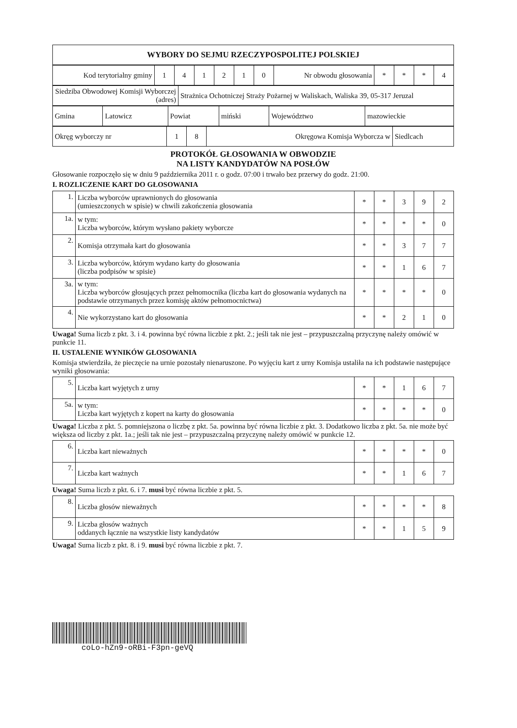| WYBORY DO SEJMU RZECZYPOSPOLITEJ POLSKIEJ |
| Kod terytorialny gminy | 1 | 4 | 1 | 2 | 1 | 0 | Nr obwodu głosowania | * | * | * | 4 |
| Siedziba Obwodowej Komisji Wyborczej (adres) | Strażnica Ochotniczej Straży Pożarnej w Waliskach, Waliska 39, 05-317 Jeruzal |
| Gmina | Latowicz | Powiat | miński | Województwo | mazowieckie |
| Okręg wyborczy nr | 1 | 8 | Okręgowa Komisja Wyborcza w | Siedlcach |
PROTOKÓŁ GŁOSOWANIA W OBWODZIE
NA LISTY KANDYDATÓW NA POSŁÓW
Głosowanie rozpoczęło się w dniu 9 października 2011 r. o godz. 07:00 i trwało bez przerwy do godz. 21:00.
I. ROZLICZENIE KART DO GŁOSOWANIA
| 1. | Liczba wyborców uprawnionych do głosowania (umieszczonych w spisie) w chwili zakończenia głosowania | * | * | 3 | 9 | 2 |
| 1a. | w tym: Liczba wyborców, którym wysłano pakiety wyborcze | * | * | * | * | 0 |
| 2. | Komisja otrzymała kart do głosowania | * | * | 3 | 7 | 7 |
| 3. | Liczba wyborców, którym wydano karty do głosowania (liczba podpisów w spisie) | * | * | 1 | 6 | 7 |
| 3a. | w tym: Liczba wyborców głosujących przez pełnomocnika (liczba kart do głosowania wydanych na podstawie otrzymanych przez komisję aktów pełnomocnictwa) | * | * | * | * | 0 |
| 4. | Nie wykorzystano kart do głosowania | * | * | 2 | 1 | 0 |
Uwaga! Suma liczb z pkt. 3. i 4. powinna być równa liczbie z pkt. 2.; jeśli tak nie jest – przypuszczalną przyczynę należy omówić w punkcie 11.
II. USTALENIE WYNIKÓW GŁOSOWANIA
Komisja stwierdziła, że pieczęcie na urnie pozostały nienaruszone. Po wyjęciu kart z urny Komisja ustaliła na ich podstawie następujące wyniki głosowania:
| 5. | Liczba kart wyjętych z urny | * | * | 1 | 6 | 7 |
| 5a. | w tym: Liczba kart wyjętych z kopert na karty do głosowania | * | * | * | * | 0 |
Uwaga! Liczba z pkt. 5. pomniejszona o liczbę z pkt. 5a. powinna być równa liczbie z pkt. 3. Dodatkowo liczba z pkt. 5a. nie może być większa od liczby z pkt. 1a.; jeśli tak nie jest – przypuszczalną przyczynę należy omówić w punkcie 12.
| 6. | Liczba kart nieważnych | * | * | * | * | 0 |
| 7. | Liczba kart ważnych | * | * | 1 | 6 | 7 |
Uwaga! Suma liczb z pkt. 6. i 7. musi być równa liczbie z pkt. 5.
| 8. | Liczba głosów nieważnych | * | * | * | * | 8 |
| 9. | Liczba głosów ważnych oddanych łącznie na wszystkie listy kandydatów | * | * | 1 | 5 | 9 |
Uwaga! Suma liczb z pkt. 8. i 9. musi być równa liczbie z pkt. 7.
coLo-hZn9-oRBi-F3pn-geVQ